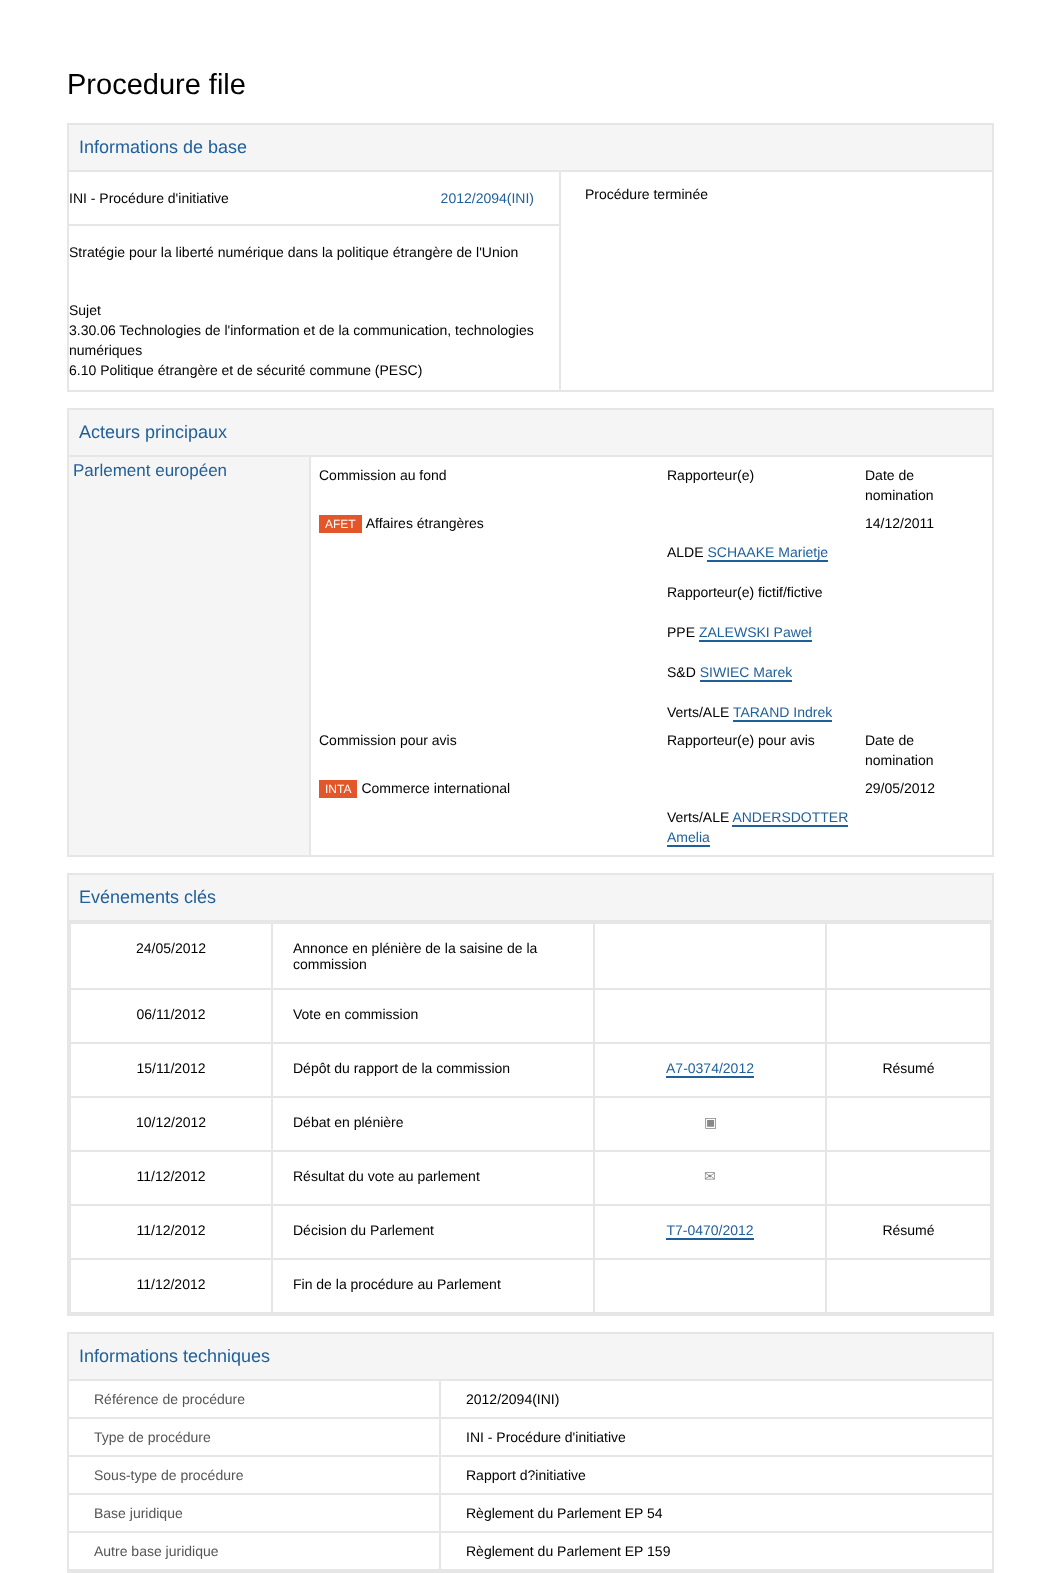Procedure file
Informations de base
| INI - Procédure d'initiative 2012/2094(INI) Stratégie pour la liberté numérique dans la politique étrangère de l'Union Sujet 3.30.06 Technologies de l'information et de la communication, technologies numériques 6.10 Politique étrangère et de sécurité commune (PESC) | Procédure terminée |
Acteurs principaux
| Parlement européen | / Commission au fond / Rapporteur(e) / Date de nomination / / AFET Affaires étrangères / / 14/12/2011 / / / ALDE SCHAAKE Marietje Rapporteur(e) fictif/fictive PPE ZALEWSKI Paweł S&D SIWIEC Marek Verts/ALE TARAND Indrek / / / Commission pour avis / Rapporteur(e) pour avis / Date de nomination / / INTA Commerce international / / 29/05/2012 / / / Verts/ALE ANDERSDOTTER Amelia / / |
Evénements clés
| 24/05/2012 | Annonce en plénière de la saisine de la commission | | |
| 06/11/2012 | Vote en commission | | |
| 15/11/2012 | Dépôt du rapport de la commission | A7-0374/2012 | Résumé |
| 10/12/2012 | Débat en plénière | ▣ | |
| 11/12/2012 | Résultat du vote au parlement | ✉ | |
| 11/12/2012 | Décision du Parlement | T7-0470/2012 | Résumé |
| 11/12/2012 | Fin de la procédure au Parlement | | |
Informations techniques
| Référence de procédure | 2012/2094(INI) |
| Type de procédure | INI - Procédure d'initiative |
| Sous-type de procédure | Rapport d?initiative |
| Base juridique | Règlement du Parlement EP 54 |
| Autre base juridique | Règlement du Parlement EP 159 |